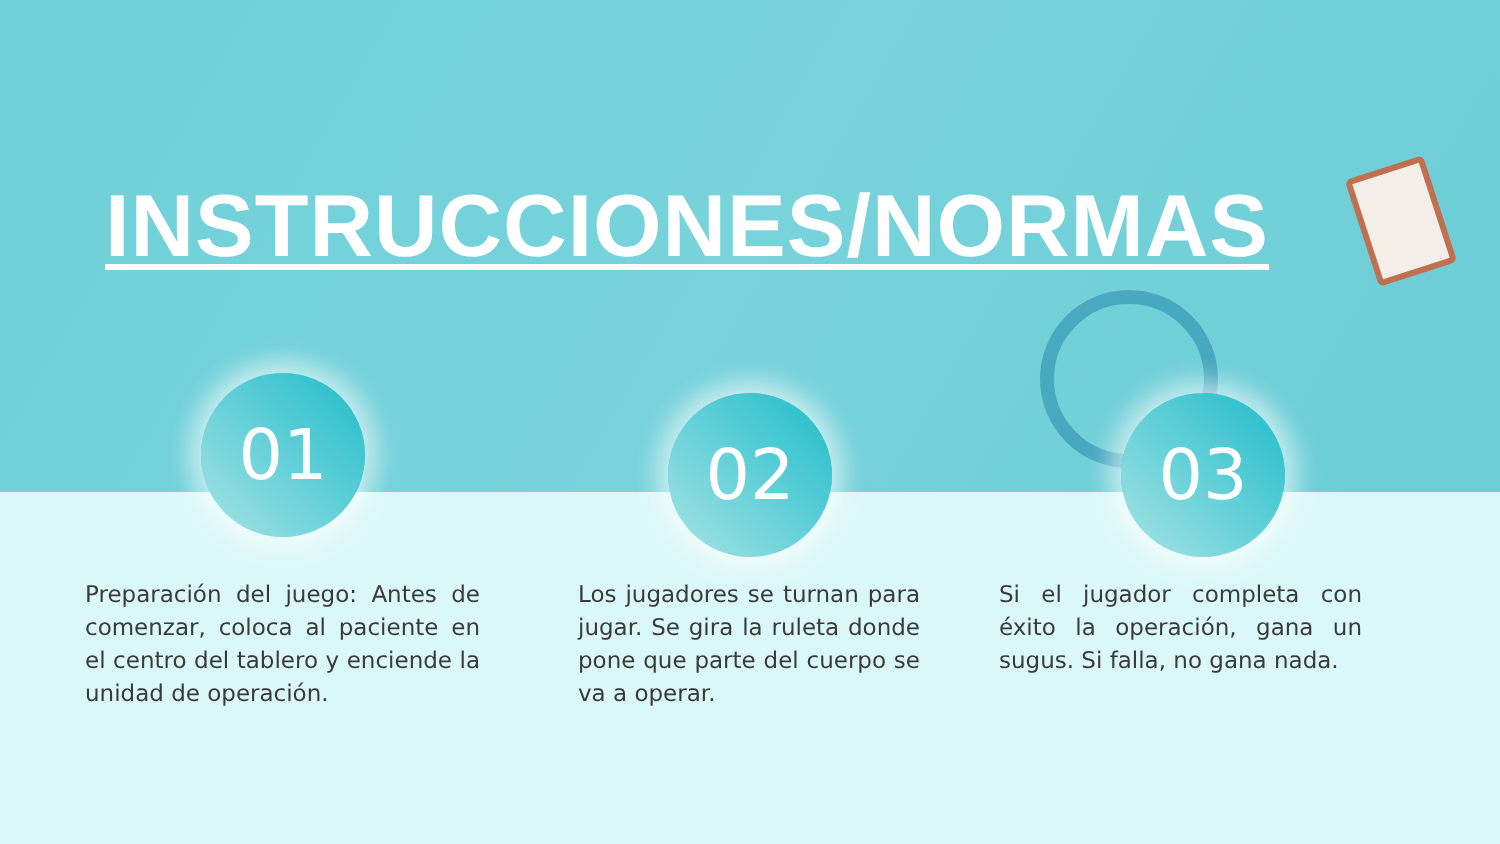INSTRUCCIONES/NORMAS
01 02 03
Preparación del juego: Antes de comenzar, coloca al paciente en el centro del tablero y enciende la unidad de operación.
Los jugadores se turnan para jugar. Se gira la ruleta donde pone que parte del cuerpo se va a operar.
Si el jugador completa con éxito la operación, gana un sugus. Si falla, no gana nada.